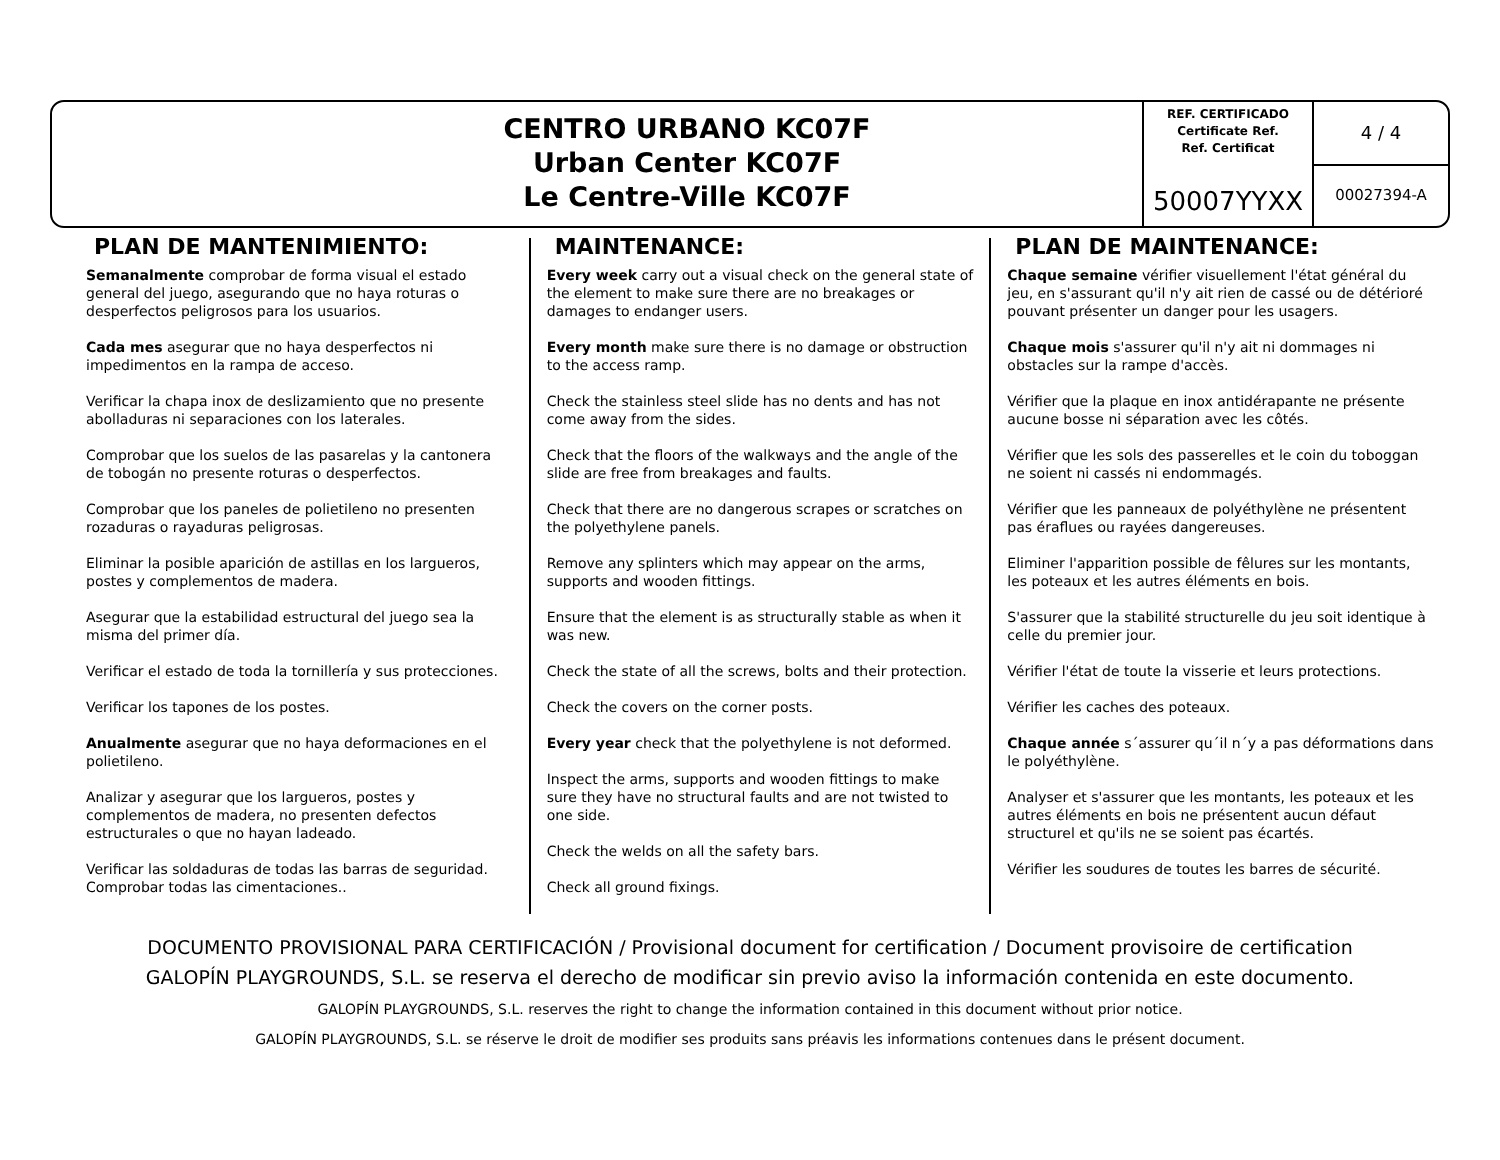CENTRO URBANO KC07F
Urban Center KC07F
Le Centre-Ville KC07F
REF. CERTIFICADO
Certificate Ref.
Ref. Certificat
50007YYXX
4 / 4
00027394-A
PLAN DE MANTENIMIENTO:
Semanalmente comprobar de forma visual el estado general del juego, asegurando que no haya roturas o desperfectos peligrosos para los usuarios.
Cada mes asegurar que no haya desperfectos ni impedimentos en la rampa de acceso.
Verificar la chapa inox de deslizamiento que no presente abolladuras ni separaciones con los laterales.
Comprobar que los suelos de las pasarelas y la cantonera de tobogán no presente roturas o desperfectos.
Comprobar que los paneles de polietileno no presenten rozaduras o rayaduras peligrosas.
Eliminar la posible aparición de astillas en los largueros, postes y complementos de madera.
Asegurar que la estabilidad estructural del juego sea la misma del primer día.
Verificar el estado de toda la tornillería y sus protecciones.
Verificar los tapones de los postes.
Anualmente asegurar que no haya deformaciones en el polietileno.
Analizar y asegurar que los largueros, postes y complementos de madera, no presenten defectos estructurales o que no hayan ladeado.
Verificar las soldaduras de todas las barras de seguridad. Comprobar todas las cimentaciones..
MAINTENANCE:
Every week carry out a visual check on the general state of the element to make sure there are no breakages or damages to endanger users.
Every month make sure there is no damage or obstruction to the access ramp.
Check the stainless steel slide has no dents and has not come away from the sides.
Check that the floors of the walkways and the angle of the slide are free from breakages and faults.
Check that there are no dangerous scrapes or scratches on the polyethylene panels.
Remove any splinters which may appear on the arms, supports and wooden fittings.
Ensure that the element is as structurally stable as when it was new.
Check the state of all the screws, bolts and their protection.
Check the covers on the corner posts.
Every year check that the polyethylene is not deformed.
Inspect the arms, supports and wooden fittings to make sure they have no structural faults and are not twisted to one side.
Check the welds on all the safety bars.
Check all ground fixings.
PLAN DE MAINTENANCE:
Chaque semaine vérifier visuellement l'état général du jeu, en s'assurant qu'il n'y ait rien de cassé ou de détérioré pouvant présenter un danger pour les usagers.
Chaque mois s'assurer qu'il n'y ait ni dommages ni obstacles sur la rampe d'accès.
Vérifier que la plaque en inox antidérapante ne présente aucune bosse ni séparation avec les côtés.
Vérifier que les sols des passerelles et le coin du toboggan ne soient ni cassés ni endommagés.
Vérifier que les panneaux de polyéthylène ne présentent pas éraflues ou rayées dangereuses.
Eliminer l'apparition possible de fêlures sur les montants, les poteaux et les autres éléments en bois.
S'assurer que la stabilité structurelle du jeu soit identique à celle du premier jour.
Vérifier l'état de toute la visserie et leurs protections.
Vérifier les caches des poteaux.
Chaque année s´assurer qu´il n´y a pas déformations dans le polyéthylène.
Analyser et s'assurer que les montants, les poteaux et les autres éléments en bois ne présentent aucun défaut structurel et qu'ils ne se soient pas écartés.
Vérifier les soudures de toutes les barres de sécurité.
DOCUMENTO PROVISIONAL PARA CERTIFICACIÓN / Provisional document for certification / Document provisoire de certification
GALOPÍN PLAYGROUNDS, S.L. se reserva el derecho de modificar sin previo aviso la información contenida en este documento.
GALOPÍN PLAYGROUNDS, S.L. reserves the right to change the information contained in this document without prior notice.
GALOPÍN PLAYGROUNDS, S.L. se réserve le droit de modifier ses produits sans préavis les informations contenues dans le présent document.